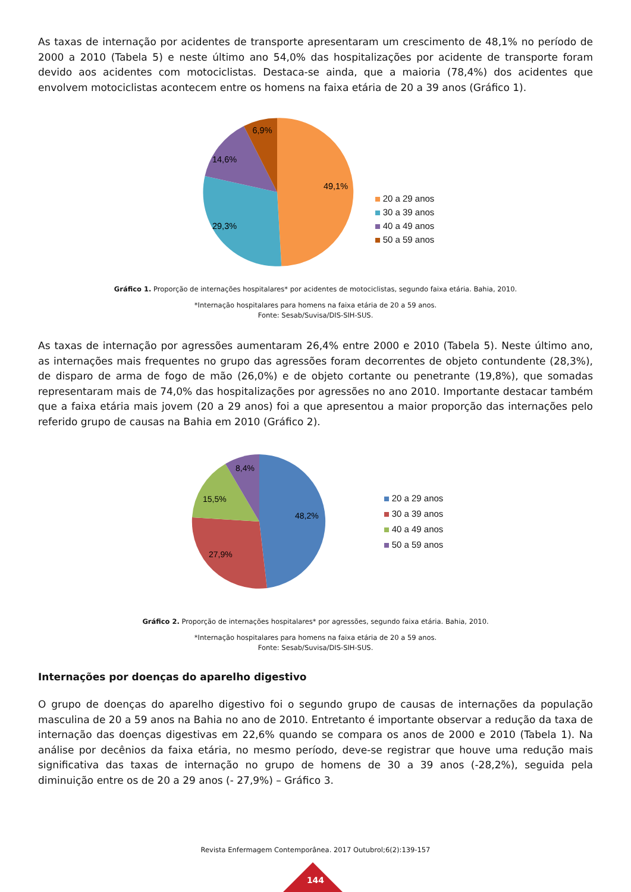As taxas de internação por acidentes de transporte apresentaram um crescimento de 48,1% no período de 2000 a 2010 (Tabela 5) e neste último ano 54,0% das hospitalizações por acidente de transporte foram devido aos acidentes com motociclistas. Destaca-se ainda, que a maioria (78,4%) dos acidentes que envolvem motociclistas acontecem entre os homens na faixa etária de 20 a 39 anos (Gráfico 1).
49,1%
29,3%
14,6%
6,9%
20 a 29 anos
30 a 39 anos
40 a 49 anos
50 a 59 anos
Gráfico 1. Proporção de internações hospitalares* por acidentes de motociclistas, segundo faixa etária. Bahia, 2010.
*Internação hospitalares para homens na faixa etária de 20 a 59 anos.
Fonte: Sesab/Suvisa/DIS-SIH-SUS.
As taxas de internação por agressões aumentaram 26,4% entre 2000 e 2010 (Tabela 5). Neste último ano, as internações mais frequentes no grupo das agressões foram decorrentes de objeto contundente (28,3%), de disparo de arma de fogo de mão (26,0%) e de objeto cortante ou penetrante (19,8%), que somadas representaram mais de 74,0% das hospitalizações por agressões no ano 2010. Importante destacar também que a faixa etária mais jovem (20 a 29 anos) foi a que apresentou a maior proporção das internações pelo referido grupo de causas na Bahia em 2010 (Gráfico 2).
48,2%
27,9%
15,5%
8,4%
20 a 29 anos
30 a 39 anos
40 a 49 anos
50 a 59 anos
Gráfico 2. Proporção de internações hospitalares* por agressões, segundo faixa etária. Bahia, 2010.
*Internação hospitalares para homens na faixa etária de 20 a 59 anos.
Fonte: Sesab/Suvisa/DIS-SIH-SUS.
Internações por doenças do aparelho digestivo
O grupo de doenças do aparelho digestivo foi o segundo grupo de causas de internações da população masculina de 20 a 59 anos na Bahia no ano de 2010. Entretanto é importante observar a redução da taxa de internação das doenças digestivas em 22,6% quando se compara os anos de 2000 e 2010 (Tabela 1). Na análise por decênios da faixa etária, no mesmo período, deve-se registrar que houve uma redução mais significativa das taxas de internação no grupo de homens de 30 a 39 anos (-28,2%), seguida pela diminuição entre os de 20 a 29 anos (- 27,9%) – Gráfico 3.
Revista Enfermagem Contemporânea. 2017 Outubrol;6(2):139-157
144